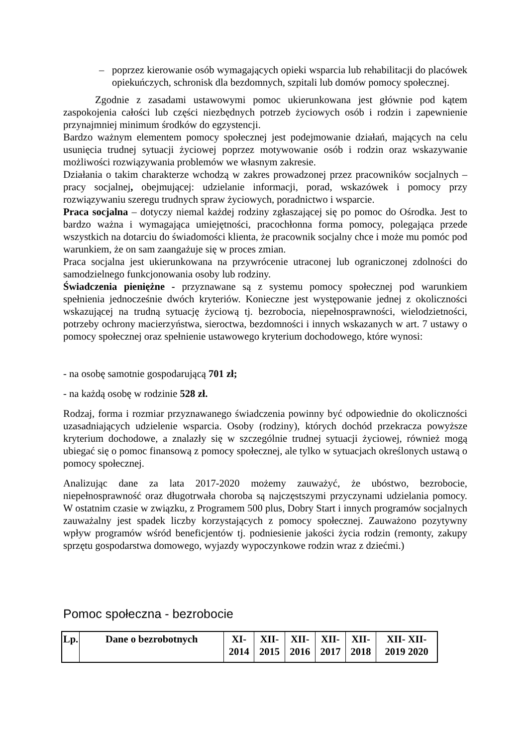– poprzez kierowanie osób wymagających opieki wsparcia lub rehabilitacji do placówek opiekuńczych, schronisk dla bezdomnych, szpitali lub domów pomocy społecznej.
Zgodnie z zasadami ustawowymi pomoc ukierunkowana jest głównie pod kątem zaspokojenia całości lub części niezbędnych potrzeb życiowych osób i rodzin i zapewnienie przynajmniej minimum środków do egzystencji.
Bardzo ważnym elementem pomocy społecznej jest podejmowanie działań, mających na celu usunięcia trudnej sytuacji życiowej poprzez motywowanie osób i rodzin oraz wskazywanie możliwości rozwiązywania problemów we własnym zakresie.
Działania o takim charakterze wchodzą w zakres prowadzonej przez pracowników socjalnych – pracy socjalnej, obejmującej: udzielanie informacji, porad, wskazówek i pomocy przy rozwiązywaniu szeregu trudnych spraw życiowych, poradnictwo i wsparcie.
Praca socjalna – dotyczy niemal każdej rodziny zgłaszającej się po pomoc do Ośrodka. Jest to bardzo ważna i wymagająca umiejętności, pracochłonna forma pomocy, polegająca przede wszystkich na dotarciu do świadomości klienta, że pracownik socjalny chce i może mu pomóc pod warunkiem, że on sam zaangażuje się w proces zmian.
Praca socjalna jest ukierunkowana na przywrócenie utraconej lub ograniczonej zdolności do samodzielnego funkcjonowania osoby lub rodziny.
Świadczenia pieniężne - przyznawane są z systemu pomocy społecznej pod warunkiem spełnienia jednocześnie dwóch kryteriów. Konieczne jest występowanie jednej z okoliczności wskazującej na trudną sytuację życiową tj. bezrobocia, niepełnosprawności, wielodzietności, potrzeby ochrony macierzyństwa, sieroctwa, bezdomności i innych wskazanych w art. 7 ustawy o pomocy społecznej oraz spełnienie ustawowego kryterium dochodowego, które wynosi:
- na osobę samotnie gospodarującą 701 zł;
- na każdą osobę w rodzinie 528 zł.
Rodzaj, forma i rozmiar przyznawanego świadczenia powinny być odpowiednie do okoliczności uzasadniających udzielenie wsparcia. Osoby (rodziny), których dochód przekracza powyższe kryterium dochodowe, a znalazły się w szczególnie trudnej sytuacji życiowej, również mogą ubiegać się o pomoc finansową z pomocy społecznej, ale tylko w sytuacjach określonych ustawą o pomocy społecznej.
Analizując dane za lata 2017-2020 możemy zauważyć, że ubóstwo, bezrobocie, niepełnosprawność oraz długotrwała choroba są najczęstszymi przyczynami udzielania pomocy. W ostatnim czasie w związku, z Programem 500 plus, Dobry Start i innych programów socjalnych zauważalny jest spadek liczby korzystających z pomocy społecznej. Zauważono pozytywny wpływ programów wśród beneficjentów tj. podniesienie jakości życia rodzin (remonty, zakupy sprzętu gospodarstwa domowego, wyjazdy wypoczynkowe rodzin wraz z dziećmi.)
Pomoc społeczna - bezrobocie
| Lp. | Dane o bezrobotnych | XI- 2014 | XII- 2015 | XII- 2016 | XII- 2017 | XII- 2018 | XII- XII- 2019 2020 |
| --- | --- | --- | --- | --- | --- | --- | --- |